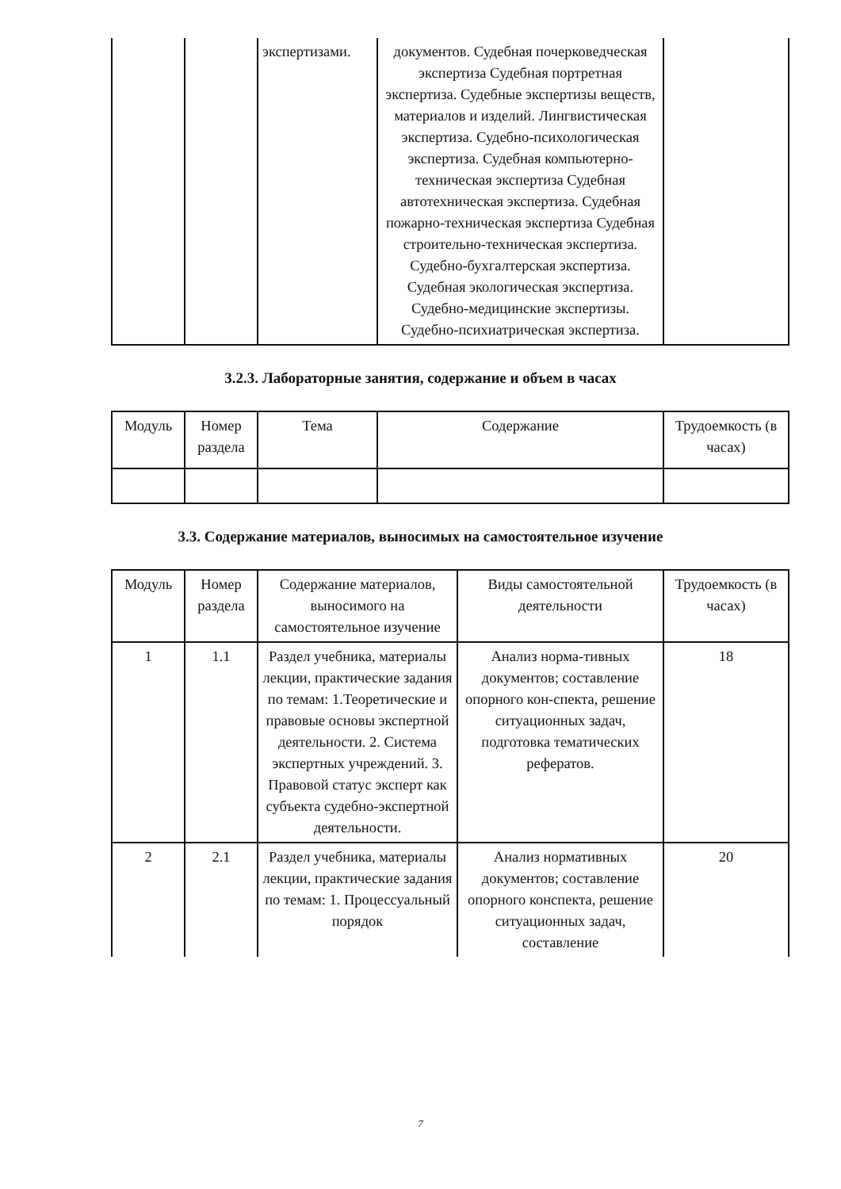| | | экспертизами. | документов. Судебная почерковедческая экспертиза Судебная портретная экспертиза. Судебные экспертизы веществ, материалов и изделий. Лингвистическая экспертиза. Судебно-психологическая экспертиза. Судебная компьютерно-техническая экспертиза Судебная автотехническая экспертиза. Судебная пожарно-техническая экспертиза Судебная строительно-техническая экспертиза. Судебно-бухгалтерская экспертиза. Судебная экологическая экспертиза. Судебно-медицинские экспертизы. Судебно-психиатрическая экспертиза. | |
3.2.3. Лабораторные занятия, содержание и объем в часах
| Модуль | Номер раздела | Тема | Содержание | Трудоемкость (в часах) |
| --- | --- | --- | --- | --- |
3.3. Содержание материалов, выносимых на самостоятельное изучение
| Модуль | Номер раздела | Содержание материалов, выносимого на самостоятельное изучение | Виды самостоятельной деятельности | Трудоемкость (в часах) |
| --- | --- | --- | --- | --- |
| 1 | 1.1 | Раздел учебника, материалы лекции, практические задания по темам: 1.Теоретические и правовые основы экспертной деятельности. 2. Система экспертных учреждений. 3. Правовой статус эксперт как субъекта судебно-экспертной деятельности. | Анализ норма-тивных документов; составление опорного кон-спекта, решение ситуационных задач, подготовка тематических рефератов. | 18 |
| 2 | 2.1 | Раздел учебника, материалы лекции, практические задания по темам: 1. Процессуальный порядок | Анализ нормативных документов; составление опорного конспекта, решение ситуационных задач, составление | 20 |
7